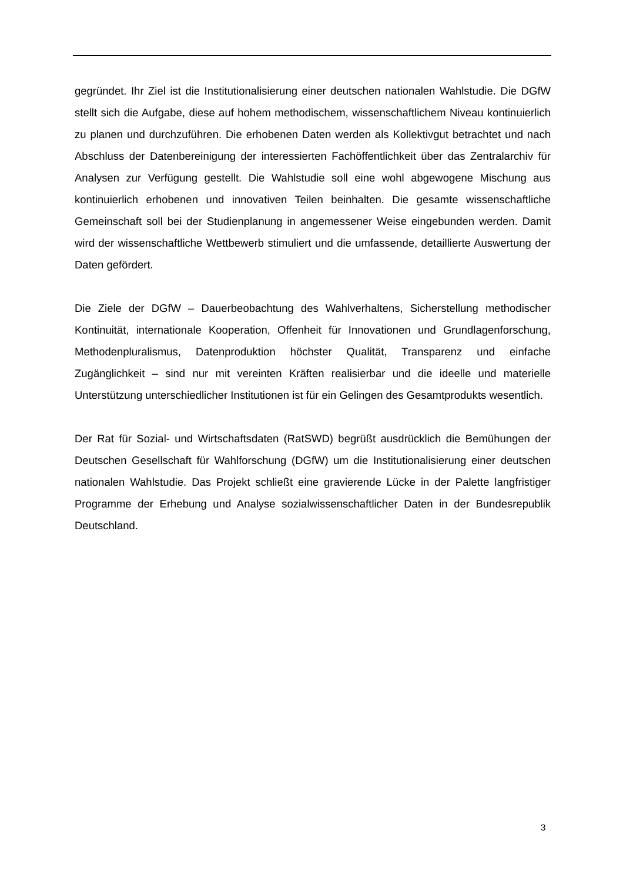gegründet. Ihr Ziel ist die Institutionalisierung einer deutschen nationalen Wahlstudie. Die DGfW stellt sich die Aufgabe, diese auf hohem methodischem, wissenschaftlichem Niveau kontinuierlich zu planen und durchzuführen. Die erhobenen Daten werden als Kollektivgut betrachtet und nach Abschluss der Datenbereinigung der interessierten Fachöffentlichkeit über das Zentralarchiv für Analysen zur Verfügung gestellt. Die Wahlstudie soll eine wohl abgewogene Mischung aus kontinuierlich erhobenen und innovativen Teilen beinhalten. Die gesamte wissenschaftliche Gemeinschaft soll bei der Studienplanung in angemessener Weise eingebunden werden. Damit wird der wissenschaftliche Wettbewerb stimuliert und die umfassende, detaillierte Auswertung der Daten gefördert.
Die Ziele der DGfW – Dauerbeobachtung des Wahlverhaltens, Sicherstellung methodischer Kontinuität, internationale Kooperation, Offenheit für Innovationen und Grundlagenforschung, Methodenpluralismus, Datenproduktion höchster Qualität, Transparenz und einfache Zugänglichkeit – sind nur mit vereinten Kräften realisierbar und die ideelle und materielle Unterstützung unterschiedlicher Institutionen ist für ein Gelingen des Gesamtprodukts wesentlich.
Der Rat für Sozial- und Wirtschaftsdaten (RatSWD) begrüßt ausdrücklich die Bemühungen der Deutschen Gesellschaft für Wahlforschung (DGfW) um die Institutionalisierung einer deutschen nationalen Wahlstudie. Das Projekt schließt eine gravierende Lücke in der Palette langfristiger Programme der Erhebung und Analyse sozialwissenschaftlicher Daten in der Bundesrepublik Deutschland.
3